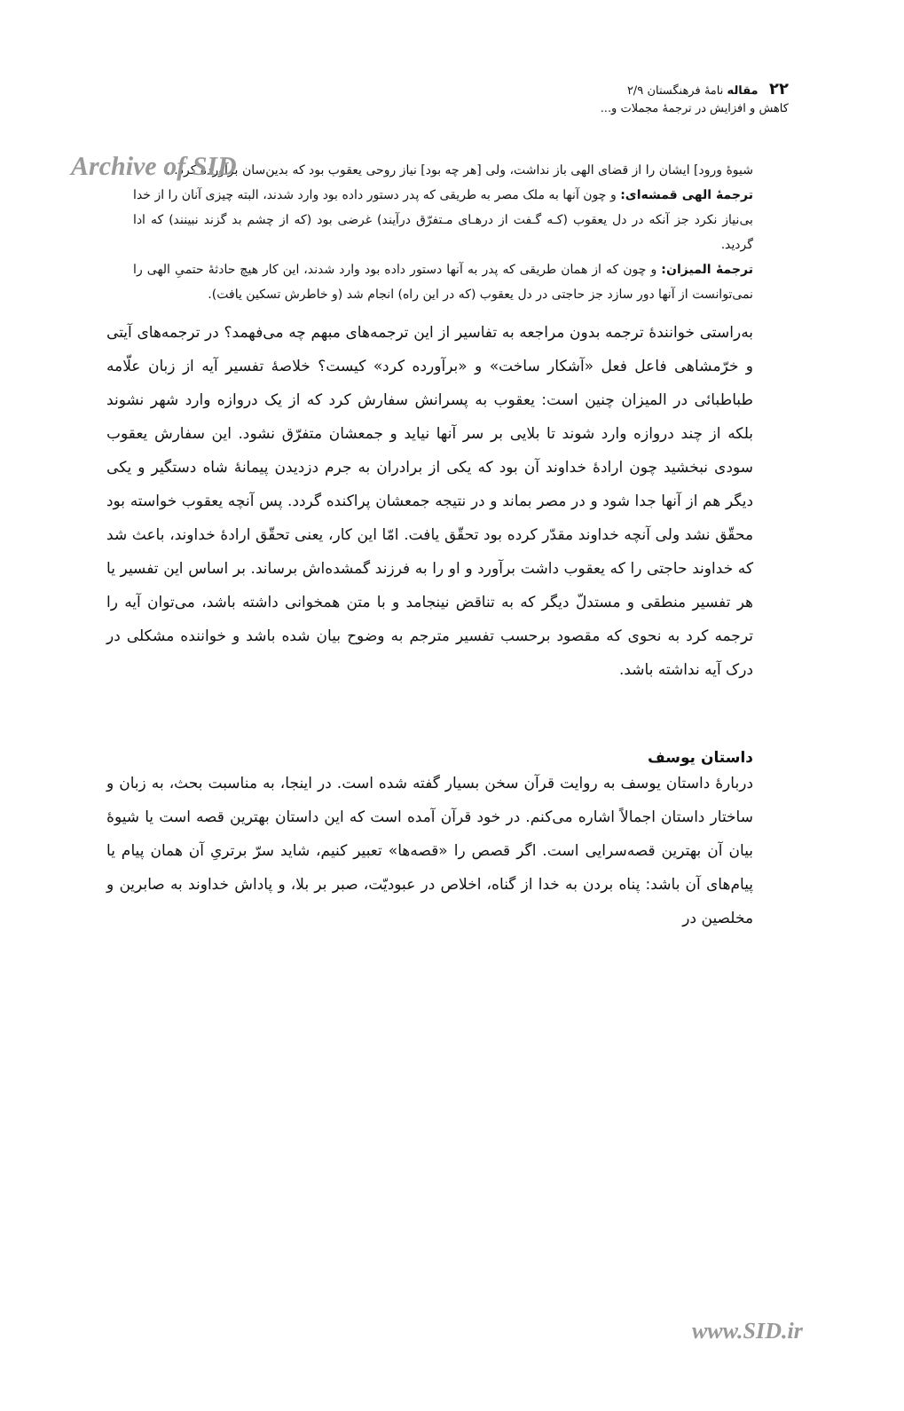Archive of SID
۲۲ مقاله نامهٔ فرهنگستان ۲/۹
کاهش و افزایش در ترجمهٔ مجملات و...
شیوهٔ ورود] ایشان را از قضای الهی باز نداشت، ولی [هر چه بود] نیاز روحی یعقوب بود که بدین‌سان برآورده کرد...
ترجمهٔ الهی قمشه‌ای: و چون آنها به ملک مصر به طریقی که پدر دستور داده بود وارد شدند، البته چیزی آنان را از خدا بی‌نیاز نکرد جز آنکه در دل یعقوب (کـه گـفت از درهـای مـتفرّق درآیند) غرضی بود (که از چشم بد گزند نبینند) که ادا گردید.
ترجمهٔ المیزان: و چون که از همان طریقی که پدر به آنها دستور داده بود وارد شدند، این کار هیچ حادثهٔ حتمیِ الهی را نمی‌توانست از آنها دور سازد جز حاجتی در دل یعقوب (که در این راه) انجام شد (و خاطرش تسکین یافت).
به‌راستی خوانندهٔ ترجمه بدون مراجعه به تفاسیر از این ترجمه‌های مبهم چه می‌فهمد؟ در ترجمه‌های آیتی و خرّمشاهی فاعل فعل «آشکار ساخت» و «برآورده کرد» کیست؟ خلاصهٔ تفسیر آیه از زبان علّامه طباطبائی در المیزان چنین است: یعقوب به پسرانش سفارش کرد که از یک دروازه وارد شهر نشوند بلکه از چند دروازه وارد شوند تا بلایی بر سر آنها نیاید و جمعشان متفرّق نشود. این سفارش یعقوب سودی نبخشید چون ارادهٔ خداوند آن بود که یکی از برادران به جرم دزدیدن پیمانهٔ شاه دستگیر و یکی دیگر هم از آنها جدا شود و در مصر بماند و در نتیجه جمعشان پراکنده گردد. پس آنچه یعقوب خواسته بود محقّق نشد ولی آنچه خداوند مقدّر کرده بود تحقّق یافت. امّا این کار، یعنی تحقّق ارادهٔ خداوند، باعث شد که خداوند حاجتی را که یعقوب داشت برآورد و او را به فرزند گمشده‌اش برساند. بر اساس این تفسیر یا هر تفسیر منطقی و مستدلّ دیگر که به تناقض نینجامد و با متن همخوانی داشته باشد، می‌توان آیه را ترجمه کرد به نحوی که مقصود برحسب تفسیر مترجم به وضوح بیان شده باشد و خواننده مشکلی در درک آیه نداشته باشد.
داستان یوسف
دربارهٔ داستان یوسف به روایت قرآن سخن بسیار گفته شده است. در اینجا، به مناسبت بحث، به زبان و ساختار داستان اجمالاً اشاره می‌کنم. در خود قرآن آمده است که این داستان بهترین قصه است یا شیوهٔ بیان آن بهترین قصه‌سرایی است. اگر قصص را «قصه‌ها» تعبیر کنیم، شاید سرّ برتریِ آن همان پیام یا پیام‌های آن باشد: پناه بردن به خدا از گناه، اخلاص در عبودیّت، صبر بر بلا، و پاداش خداوند به صابرین و مخلصین در
www.SID.ir